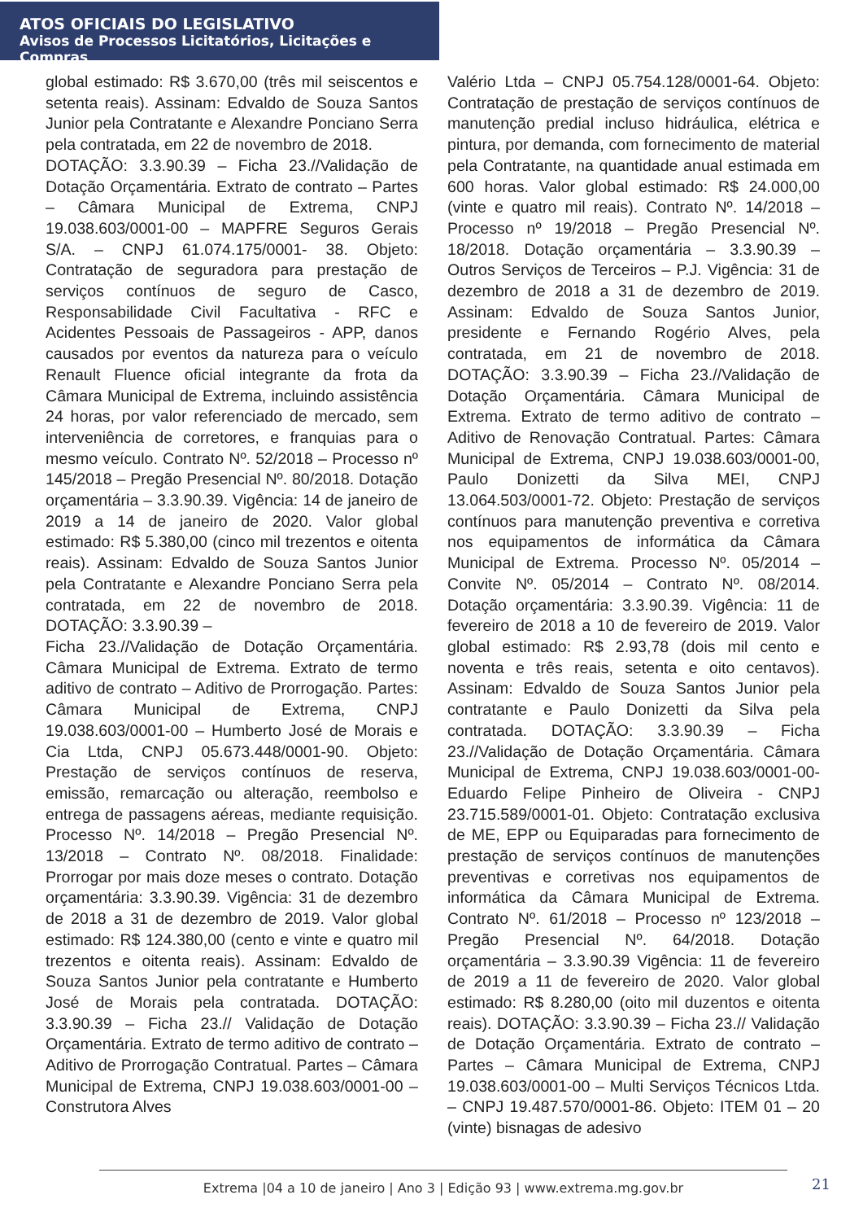ATOS OFICIAIS DO LEGISLATIVO
Avisos de Processos Licitatórios, Licitações e Compras
global estimado: R$ 3.670,00 (três mil seiscentos e setenta reais). Assinam: Edvaldo de Souza Santos Junior pela Contratante e Alexandre Ponciano Serra pela contratada, em 22 de novembro de 2018.
DOTAÇÃO: 3.3.90.39 – Ficha 23.//Validação de Dotação Orçamentária. Extrato de contrato – Partes – Câmara Municipal de Extrema, CNPJ 19.038.603/0001-00 – MAPFRE Seguros Gerais S/A. – CNPJ 61.074.175/0001- 38. Objeto: Contratação de seguradora para prestação de serviços contínuos de seguro de Casco, Responsabilidade Civil Facultativa - RFC e Acidentes Pessoais de Passageiros - APP, danos causados por eventos da natureza para o veículo Renault Fluence oficial integrante da frota da Câmara Municipal de Extrema, incluindo assistência 24 horas, por valor referenciado de mercado, sem interveniência de corretores, e franquias para o mesmo veículo. Contrato Nº. 52/2018 – Processo nº 145/2018 – Pregão Presencial Nº. 80/2018. Dotação orçamentária – 3.3.90.39. Vigência: 14 de janeiro de 2019 a 14 de janeiro de 2020. Valor global estimado: R$ 5.380,00 (cinco mil trezentos e oitenta reais). Assinam: Edvaldo de Souza Santos Junior pela Contratante e Alexandre Ponciano Serra pela contratada, em 22 de novembro de 2018. DOTAÇÃO: 3.3.90.39 –
Ficha 23.//Validação de Dotação Orçamentária. Câmara Municipal de Extrema. Extrato de termo aditivo de contrato – Aditivo de Prorrogação. Partes: Câmara Municipal de Extrema, CNPJ 19.038.603/0001-00 – Humberto José de Morais e Cia Ltda, CNPJ 05.673.448/0001-90. Objeto: Prestação de serviços contínuos de reserva, emissão, remarcação ou alteração, reembolso e entrega de passagens aéreas, mediante requisição. Processo Nº. 14/2018 – Pregão Presencial Nº. 13/2018 – Contrato Nº. 08/2018. Finalidade: Prorrogar por mais doze meses o contrato. Dotação orçamentária: 3.3.90.39. Vigência: 31 de dezembro de 2018 a 31 de dezembro de 2019. Valor global estimado: R$ 124.380,00 (cento e vinte e quatro mil trezentos e oitenta reais). Assinam: Edvaldo de Souza Santos Junior pela contratante e Humberto José de Morais pela contratada. DOTAÇÃO: 3.3.90.39 – Ficha 23.// Validação de Dotação Orçamentária. Extrato de termo aditivo de contrato – Aditivo de Prorrogação Contratual. Partes – Câmara Municipal de Extrema, CNPJ 19.038.603/0001-00 – Construtora Alves
Valério Ltda – CNPJ 05.754.128/0001-64. Objeto: Contratação de prestação de serviços contínuos de manutenção predial incluso hidráulica, elétrica e pintura, por demanda, com fornecimento de material pela Contratante, na quantidade anual estimada em 600 horas. Valor global estimado: R$ 24.000,00 (vinte e quatro mil reais). Contrato Nº. 14/2018 – Processo nº 19/2018 – Pregão Presencial Nº. 18/2018. Dotação orçamentária – 3.3.90.39 – Outros Serviços de Terceiros – P.J. Vigência: 31 de dezembro de 2018 a 31 de dezembro de 2019. Assinam: Edvaldo de Souza Santos Junior, presidente e Fernando Rogério Alves, pela contratada, em 21 de novembro de 2018. DOTAÇÃO: 3.3.90.39 – Ficha 23.//Validação de Dotação Orçamentária. Câmara Municipal de Extrema. Extrato de termo aditivo de contrato – Aditivo de Renovação Contratual. Partes: Câmara Municipal de Extrema, CNPJ 19.038.603/0001-00, Paulo Donizetti da Silva MEI, CNPJ 13.064.503/0001-72. Objeto: Prestação de serviços contínuos para manutenção preventiva e corretiva nos equipamentos de informática da Câmara Municipal de Extrema. Processo Nº. 05/2014 – Convite Nº. 05/2014 – Contrato Nº. 08/2014. Dotação orçamentária: 3.3.90.39. Vigência: 11 de fevereiro de 2018 a 10 de fevereiro de 2019. Valor global estimado: R$ 2.93,78 (dois mil cento e noventa e três reais, setenta e oito centavos). Assinam: Edvaldo de Souza Santos Junior pela contratante e Paulo Donizetti da Silva pela contratada. DOTAÇÃO: 3.3.90.39 – Ficha 23.//Validação de Dotação Orçamentária. Câmara Municipal de Extrema, CNPJ 19.038.603/0001-00- Eduardo Felipe Pinheiro de Oliveira - CNPJ 23.715.589/0001-01. Objeto: Contratação exclusiva de ME, EPP ou Equiparadas para fornecimento de prestação de serviços contínuos de manutenções preventivas e corretivas nos equipamentos de informática da Câmara Municipal de Extrema. Contrato Nº. 61/2018 – Processo nº 123/2018 – Pregão Presencial Nº. 64/2018. Dotação orçamentária – 3.3.90.39 Vigência: 11 de fevereiro de 2019 a 11 de fevereiro de 2020. Valor global estimado: R$ 8.280,00 (oito mil duzentos e oitenta reais). DOTAÇÃO: 3.3.90.39 – Ficha 23.// Validação de Dotação Orçamentária. Extrato de contrato – Partes – Câmara Municipal de Extrema, CNPJ 19.038.603/0001-00 – Multi Serviços Técnicos Ltda. – CNPJ 19.487.570/0001-86. Objeto: ITEM 01 – 20 (vinte) bisnagas de adesivo
Extrema |04 a 10 de janeiro | Ano 3 | Edição 93 | www.extrema.mg.gov.br 21